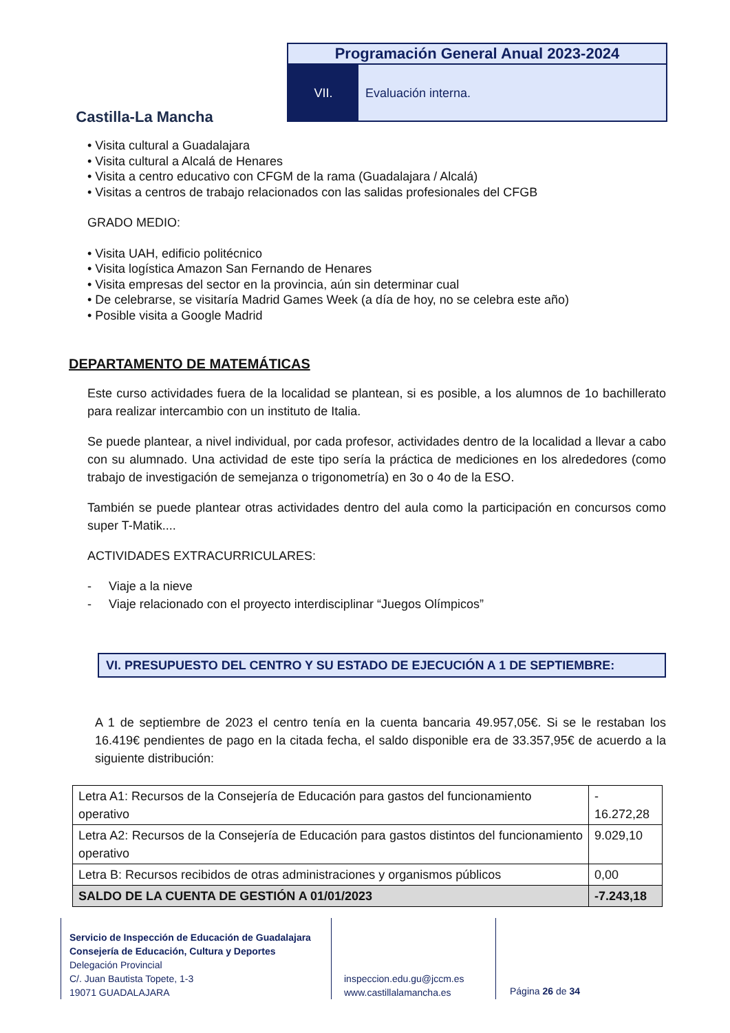Castilla-La Mancha
Programación General Anual 2023-2024
VII. Evaluación interna.
• Visita cultural a Guadalajara
• Visita cultural a Alcalá de Henares
• Visita a centro educativo con CFGM de la rama (Guadalajara / Alcalá)
• Visitas a centros de trabajo relacionados con las salidas profesionales del CFGB
GRADO MEDIO:
• Visita UAH, edificio politécnico
• Visita logística Amazon San Fernando de Henares
• Visita empresas del sector en la provincia, aún sin determinar cual
• De celebrarse, se visitaría Madrid Games Week (a día de hoy, no se celebra este año)
• Posible visita a Google Madrid
DEPARTAMENTO DE MATEMÁTICAS
Este curso actividades fuera de la localidad se plantean, si es posible, a los alumnos de 1o bachillerato para realizar intercambio con un instituto de Italia.
Se puede plantear, a nivel individual, por cada profesor, actividades dentro de la localidad a llevar a cabo con su alumnado. Una actividad de este tipo sería la práctica de mediciones en los alrededores (como trabajo de investigación de semejanza o trigonometría) en 3o o 4o de la ESO.
También se puede plantear otras actividades dentro del aula como la participación en concursos como super T-Matik....
ACTIVIDADES EXTRACURRICULARES:
- Viaje a la nieve
- Viaje relacionado con el proyecto interdisciplinar “Juegos Olímpicos”
VI. PRESUPUESTO DEL CENTRO Y SU ESTADO DE EJECUCIÓN A 1 DE SEPTIEMBRE:
A 1 de septiembre de 2023 el centro tenía en la cuenta bancaria 49.957,05€. Si se le restaban los 16.419€ pendientes de pago en la citada fecha, el saldo disponible era de 33.357,95€ de acuerdo a la siguiente distribución:
| Letra A1: Recursos de la Consejería de Educación para gastos del funcionamiento operativo | - 16.272,28 |
| Letra A2: Recursos de la Consejería de Educación para gastos distintos del funcionamiento operativo | 9.029,10 |
| Letra B: Recursos recibidos de otras administraciones y organismos públicos | 0,00 |
| SALDO DE LA CUENTA DE GESTIÓN A 01/01/2023 | -7.243,18 |
Servicio de Inspección de Educación de Guadalajara
Consejería de Educación, Cultura y Deportes
Delegación Provincial
C/. Juan Bautista Topete, 1-3
19071 GUADALAJARA
inspeccion.edu.gu@jccm.es
www.castillalamancha.es
Página 26 de 34